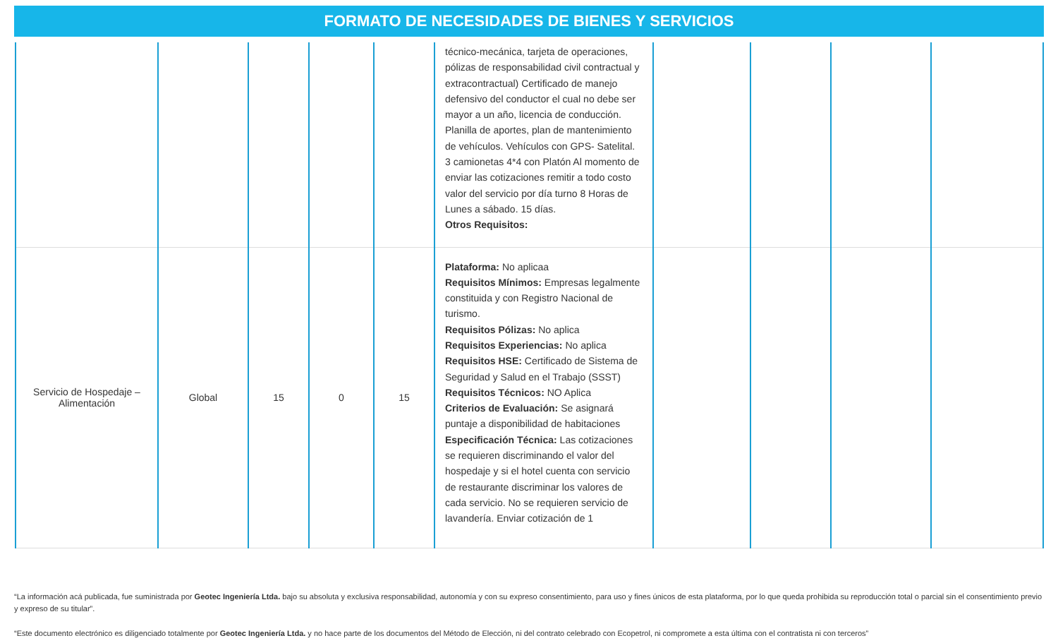FORMATO DE NECESIDADES DE BIENES Y SERVICIOS
| | | | | | técnico-mecánica, tarjeta de operaciones, pólizas de responsabilidad civil contractual y extracontractual) Certificado de manejo defensivo del conductor el cual no debe ser mayor a un año, licencia de conducción. Planilla de aportes, plan de mantenimiento de vehículos. Vehículos con GPS- Satelital. 3 camionetas 4*4 con Platón Al momento de enviar las cotizaciones remitir a todo costo valor del servicio por día turno 8 Horas de Lunes a sábado. 15 días. Otros Requisitos: | | | | |
| Servicio de Hospedaje – Alimentación | Global | 15 | 0 | 15 | Plataforma: No aplicaa Requisitos Mínimos: Empresas legalmente constituida y con Registro Nacional de turismo. Requisitos Pólizas: No aplica Requisitos Experiencias: No aplica Requisitos HSE: Certificado de Sistema de Seguridad y Salud en el Trabajo (SSST) Requisitos Técnicos: NO Aplica Criterios de Evaluación: Se asignará puntaje a disponibilidad de habitaciones Especificación Técnica: Las cotizaciones se requieren discriminando el valor del hospedaje y si el hotel cuenta con servicio de restaurante discriminar los valores de cada servicio. No se requieren servicio de lavandería. Enviar cotización de 1 | | | | |
“La información acá publicada, fue suministrada por Geotec Ingeniería Ltda. bajo su absoluta y exclusiva responsabilidad, autonomía y con su expreso consentimiento, para uso y fines únicos de esta plataforma, por lo que queda prohibida su reproducción total o parcial sin el consentimiento previo y expreso de su titular”.
“Este documento electrónico es diligenciado totalmente por Geotec Ingeniería Ltda. y no hace parte de los documentos del Método de Elección, ni del contrato celebrado con Ecopetrol, ni compromete a esta última con el contratista ni con terceros”